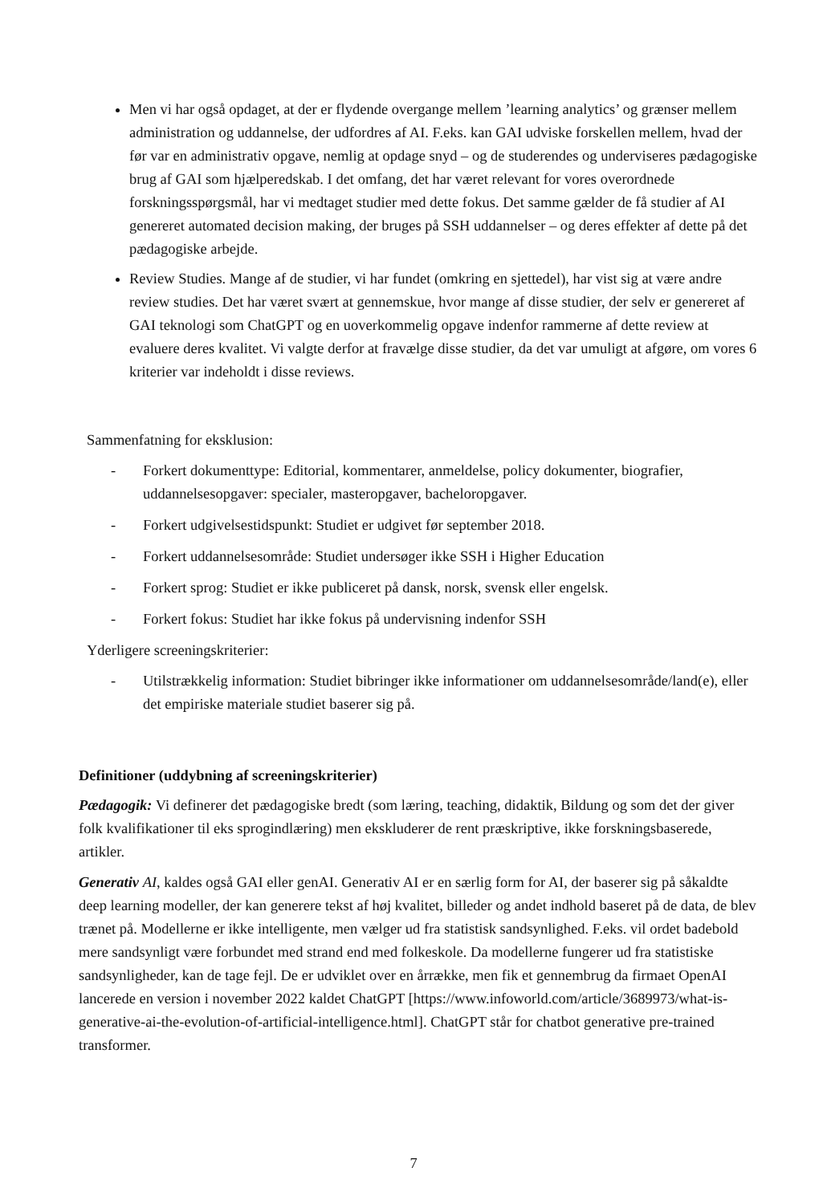Men vi har også opdaget, at der er flydende overgange mellem ’learning analytics’ og grænser mellem administration og uddannelse, der udfordres af AI. F.eks. kan GAI udviske forskellen mellem, hvad der før var en administrativ opgave, nemlig at opdage snyd – og de studerendes og underviseres pædagogiske brug af GAI som hjælperedskab. I det omfang, det har været relevant for vores overordnede forskningsspørgsmål, har vi medtaget studier med dette fokus. Det samme gælder de få studier af AI genereret automated decision making, der bruges på SSH uddannelser – og deres effekter af dette på det pædagogiske arbejde.
Review Studies. Mange af de studier, vi har fundet (omkring en sjettedel), har vist sig at være andre review studies. Det har været svært at gennemskue, hvor mange af disse studier, der selv er genereret af GAI teknologi som ChatGPT og en uoverkommelig opgave indenfor rammerne af dette review at evaluere deres kvalitet. Vi valgte derfor at fravælge disse studier, da det var umuligt at afgøre, om vores 6 kriterier var indeholdt i disse reviews.
Sammenfatning for eksklusion:
- Forkert dokumenttype: Editorial, kommentarer, anmeldelse, policy dokumenter, biografier, uddannelsesopgaver: specialer, masteropgaver, bacheloropgaver.
- Forkert udgivelsestidspunkt: Studiet er udgivet før september 2018.
- Forkert uddannelsesområde: Studiet undersøger ikke SSH i Higher Education
- Forkert sprog: Studiet er ikke publiceret på dansk, norsk, svensk eller engelsk.
- Forkert fokus: Studiet har ikke fokus på undervisning indenfor SSH
Yderligere screeningskriterier:
- Utilstrækkelig information: Studiet bibringer ikke informationer om uddannelsesområde/land(e), eller det empiriske materiale studiet baserer sig på.
Definitioner (uddybning af screeningskriterier)
Pædagogik: Vi definerer det pædagogiske bredt (som læring, teaching, didaktik, Bildung og som det der giver folk kvalifikationer til eks sprogindlæring) men ekskluderer de rent præskriptive, ikke forskningsbaserede, artikler.
Generativ AI, kaldes også GAI eller genAI. Generativ AI er en særlig form for AI, der baserer sig på såkaldte deep learning modeller, der kan generere tekst af høj kvalitet, billeder og andet indhold baseret på de data, de blev trænet på. Modellerne er ikke intelligente, men vælger ud fra statistisk sandsynlighed. F.eks. vil ordet badebold mere sandsynligt være forbundet med strand end med folkeskole. Da modellerne fungerer ud fra statistiske sandsynligheder, kan de tage fejl. De er udviklet over en årrække, men fik et gennembrug da firmaet OpenAI lancerede en version i november 2022 kaldet ChatGPT [https://www.infoworld.com/article/3689973/what-is-generative-ai-the-evolution-of-artificial-intelligence.html]. ChatGPT står for chatbot generative pre-trained transformer.
7